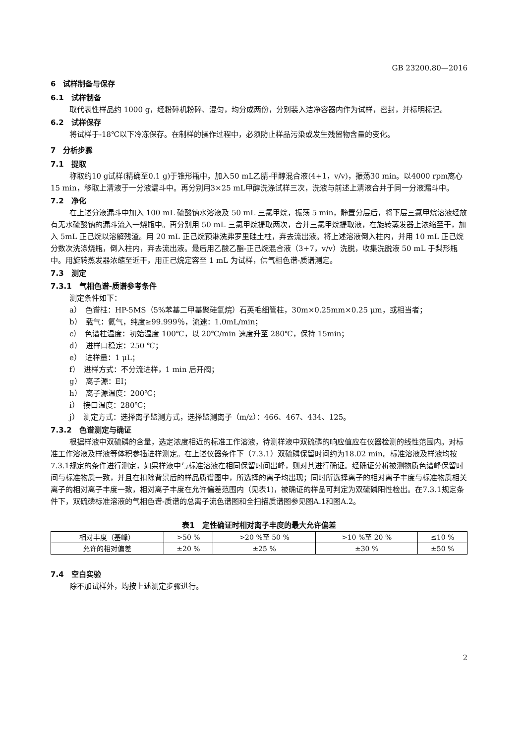GB 23200.80—2016
6　试样制备与保存
6.1　试样制备
取代表性样品约 1000 g，经粉碎机粉碎、混匀，均分成两份，分别装入洁净容器内作为试样，密封，并标明标记。
6.2　试样保存
将试样于-18℃以下冷冻保存。在制样的操作过程中，必须防止样品污染或发生残留物含量的变化。
7　分析步骤
7.1　提取
称取约10 g试样(精确至0.1 g)于锥形瓶中，加入50 mL乙腈-甲醇混合液(4+1，v/v)，振荡30 min。以4000 rpm离心15 min，移取上清液于一分液漏斗中。再分别用3×25 mL甲醇洗涤试样三次，洗液与前述上清液合并于同一分液漏斗中。
7.2　净化
在上述分液漏斗中加入 100 mL 硫酸钠水溶液及 50 mL 三氯甲烷，振荡 5 min，静置分层后，将下层三氯甲烷溶液经放有无水硫酸钠的漏斗流入一烧瓶中。再分别用 50 mL 三氯甲烷提取两次，合并三氯甲烷提取液，在旋转蒸发器上浓缩至干，加入 5mL 正己烷以溶解残渣。用 20 mL 正己烷预淋洗弗罗里硅土柱，弃去流出液。将上述溶液倒入柱内，并用 10 mL 正己烷分数次洗涤烧瓶，倒入柱内，弃去流出液。最后用乙酸乙酯-正己烷混合液（3+7，v/v）洗脱，收集洗脱液 50 mL 于梨形瓶中。用旋转蒸发器浓缩至近干，用正己烷定容至 1 mL 为试样，供气相色谱-质谱测定。
7.3　测定
7.3.1　气相色谱-质谱参考条件
测定条件如下：
a）　色谱柱：HP-5MS（5%苯基二甲基聚硅氧烷）石英毛细管柱，30m×0.25mm×0.25 μm，或相当者；
b）　载气：氦气，纯度≥99.999％，流速：1.0mL/min；
c）　色谱柱温度：初始温度 100℃，以 20℃/min 速度升至 280℃，保持 15min；
d）　进样口稳定：250 ℃；
e）　进样量：1 μL；
f）　进样方式：不分流进样，1 min 后开阀；
g）　离子源：EI；
h）　离子源温度：200℃；
i）　接口温度：280℃；
j）　测定方式：选择离子监测方式，选择监测离子（m/z）：466、467、434、125。
7.3.2　色谱测定与确证
根据样液中双硫磷的含量，选定浓度相近的标准工作溶液，待测样液中双硫磷的响应值应在仪器检测的线性范围内。对标准工作溶液及样液等体积参插进样测定。在上述仪器条件下（7.3.1）双硫磷保留时间约为18.02 min。标准溶液及样液均按7.3.1规定的条件进行测定，如果样液中与标准溶液在相同保留时间出峰，则对其进行确证。经确证分析被测物质色谱峰保留时间与标准物质一致，并且在扣除背景后的样品质谱图中，所选择的离子均出现；同时所选择离子的相对离子丰度与标准物质相关离子的相对离子丰度一致，相对离子丰度在允许偏差范围内（见表1)，被确证的样品可判定为双硫磷阳性检出。在7.3.1规定条件下，双硫磷标准溶液的气相色谱-质谱的总离子流色谱图和全扫描质谱图参见图A.1和图A.2。
表1　定性确证时相对离子丰度的最大允许偏差
| 相对丰度（基峰） | >50 % | >20 %至 50 % | >10 %至 20 % | ≤10 % |
| 允许的相对偏差 | ±20 % | ±25 % | ±30 % | ±50 % |
7.4　空白实验
除不加试样外，均按上述测定步骤进行。
2